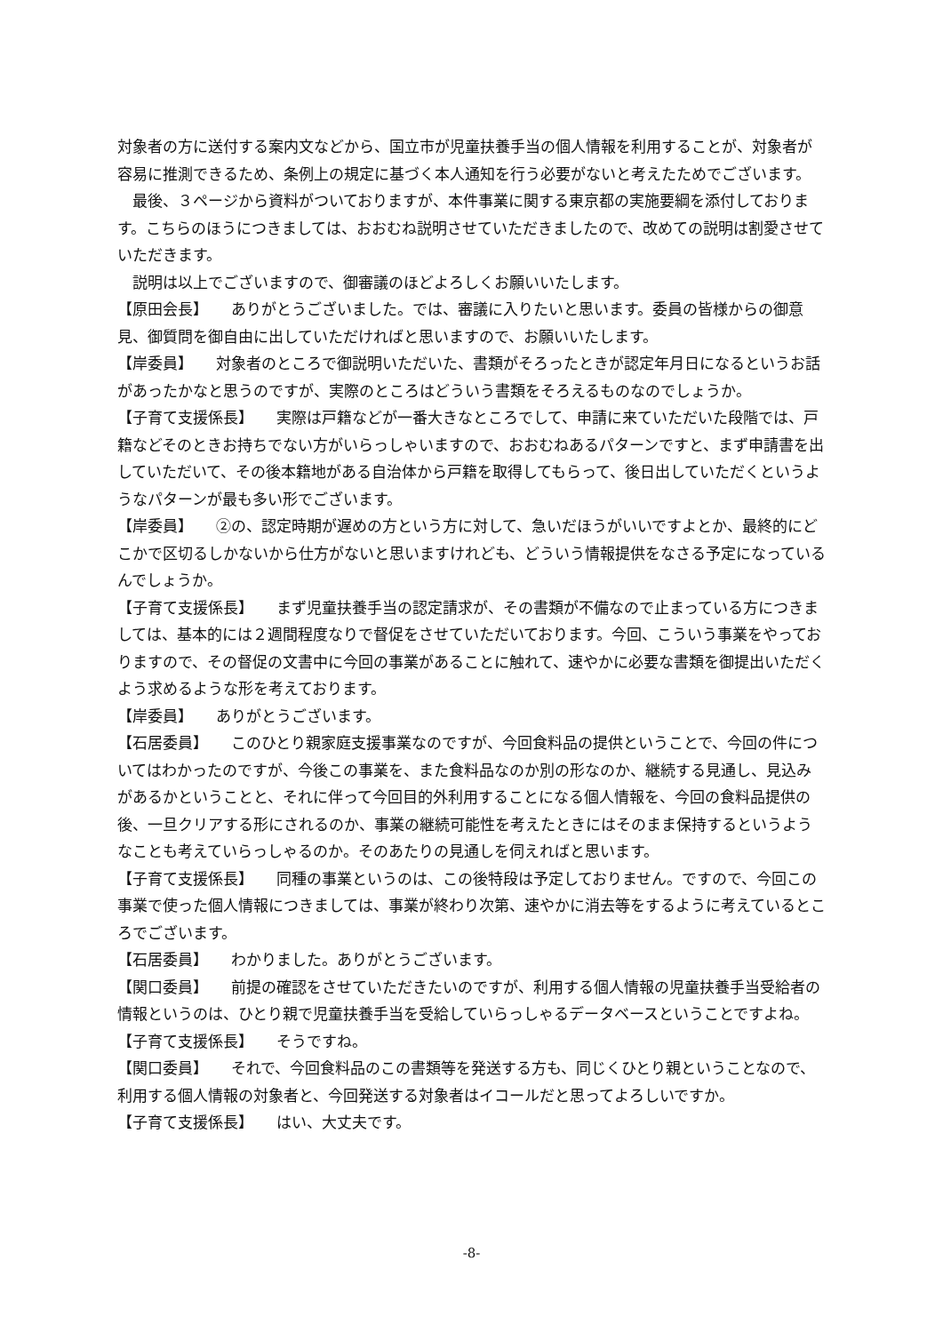対象者の方に送付する案内文などから、国立市が児童扶養手当の個人情報を利用することが、対象者が容易に推測できるため、条例上の規定に基づく本人通知を行う必要がないと考えたためでございます。
最後、３ページから資料がついておりますが、本件事業に関する東京都の実施要綱を添付しております。こちらのほうにつきましては、おおむね説明させていただきましたので、改めての説明は割愛させていただきます。
説明は以上でございますので、御審議のほどよろしくお願いいたします。
【原田会長】　　ありがとうございました。では、審議に入りたいと思います。委員の皆様からの御意見、御質問を御自由に出していただければと思いますので、お願いいたします。
【岸委員】　　対象者のところで御説明いただいた、書類がそろったときが認定年月日になるというお話があったかなと思うのですが、実際のところはどういう書類をそろえるものなのでしょうか。
【子育て支援係長】　　実際は戸籍などが一番大きなところでして、申請に来ていただいた段階では、戸籍などそのときお持ちでない方がいらっしゃいますので、おおむねあるパターンですと、まず申請書を出していただいて、その後本籍地がある自治体から戸籍を取得してもらって、後日出していただくというようなパターンが最も多い形でございます。
【岸委員】　　②の、認定時期が遅めの方という方に対して、急いだほうがいいですよとか、最終的にどこかで区切るしかないから仕方がないと思いますけれども、どういう情報提供をなさる予定になっているんでしょうか。
【子育て支援係長】　　まず児童扶養手当の認定請求が、その書類が不備なので止まっている方につきましては、基本的には２週間程度なりで督促をさせていただいております。今回、こういう事業をやっておりますので、その督促の文書中に今回の事業があることに触れて、速やかに必要な書類を御提出いただくよう求めるような形を考えております。
【岸委員】　　ありがとうございます。
【石居委員】　　このひとり親家庭支援事業なのですが、今回食料品の提供ということで、今回の件についてはわかったのですが、今後この事業を、また食料品なのか別の形なのか、継続する見通し、見込みがあるかということと、それに伴って今回目的外利用することになる個人情報を、今回の食料品提供の後、一旦クリアする形にされるのか、事業の継続可能性を考えたときにはそのまま保持するというようなことも考えていらっしゃるのか。そのあたりの見通しを伺えればと思います。
【子育て支援係長】　　同種の事業というのは、この後特段は予定しておりません。ですので、今回この事業で使った個人情報につきましては、事業が終わり次第、速やかに消去等をするように考えているところでございます。
【石居委員】　　わかりました。ありがとうございます。
【関口委員】　　前提の確認をさせていただきたいのですが、利用する個人情報の児童扶養手当受給者の情報というのは、ひとり親で児童扶養手当を受給していらっしゃるデータベースということですよね。
【子育て支援係長】　　そうですね。
【関口委員】　　それで、今回食料品のこの書類等を発送する方も、同じくひとり親ということなので、利用する個人情報の対象者と、今回発送する対象者はイコールだと思ってよろしいですか。
【子育て支援係長】　　はい、大丈夫です。
-8-